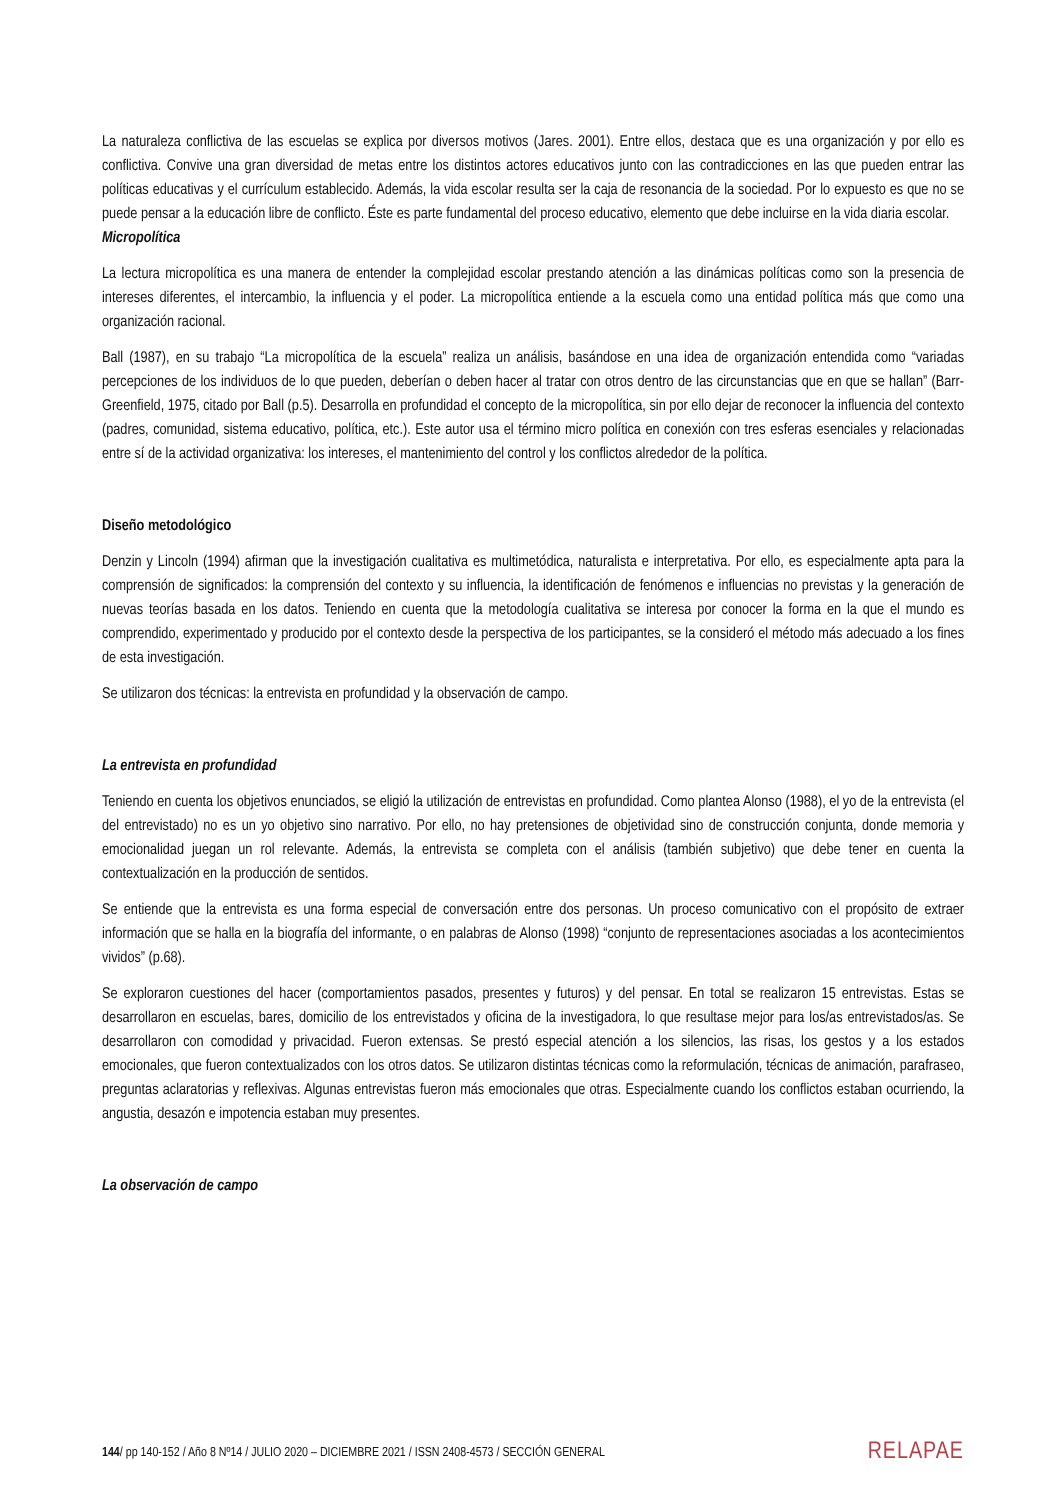La naturaleza conflictiva de las escuelas se explica por diversos motivos (Jares. 2001). Entre ellos, destaca que es una organización y por ello es conflictiva. Convive una gran diversidad de metas entre los distintos actores educativos junto con las contradicciones en las que pueden entrar las políticas educativas y el currículum establecido. Además, la vida escolar resulta ser la caja de resonancia de la sociedad. Por lo expuesto es que no se puede pensar a la educación libre de conflicto. Éste es parte fundamental del proceso educativo, elemento que debe incluirse en la vida diaria escolar.
Micropolítica
La lectura micropolítica es una manera de entender la complejidad escolar prestando atención a las dinámicas políticas como son la presencia de intereses diferentes, el intercambio, la influencia y el poder. La micropolítica entiende a la escuela como una entidad política más que como una organización racional.
Ball (1987), en su trabajo “La micropolítica de la escuela” realiza un análisis, basándose en una idea de organización entendida como “variadas percepciones de los individuos de lo que pueden, deberían o deben hacer al tratar con otros dentro de las circunstancias que en que se hallan” (Barr-Greenfield, 1975, citado por Ball (p.5). Desarrolla en profundidad el concepto de la micropolítica, sin por ello dejar de reconocer la influencia del contexto (padres, comunidad, sistema educativo, política, etc.). Este autor usa el término micro política en conexión con tres esferas esenciales y relacionadas entre sí de la actividad organizativa: los intereses, el mantenimiento del control y los conflictos alrededor de la política.
Diseño metodológico
Denzin y Lincoln (1994) afirman que la investigación cualitativa es multimetódica, naturalista e interpretativa. Por ello, es especialmente apta para la comprensión de significados: la comprensión del contexto y su influencia, la identificación de fenómenos e influencias no previstas y la generación de nuevas teorías basada en los datos. Teniendo en cuenta que la metodología cualitativa se interesa por conocer la forma en la que el mundo es comprendido, experimentado y producido por el contexto desde la perspectiva de los participantes, se la consideró el método más adecuado a los fines de esta investigación.
Se utilizaron dos técnicas: la entrevista en profundidad y la observación de campo.
La entrevista en profundidad
Teniendo en cuenta los objetivos enunciados, se eligió la utilización de entrevistas en profundidad. Como plantea Alonso (1988), el yo de la entrevista (el del entrevistado) no es un yo objetivo sino narrativo. Por ello, no hay pretensiones de objetividad sino de construcción conjunta, donde memoria y emocionalidad juegan un rol relevante. Además, la entrevista se completa con el análisis (también subjetivo) que debe tener en cuenta la contextualización en la producción de sentidos.
Se entiende que la entrevista es una forma especial de conversación entre dos personas. Un proceso comunicativo con el propósito de extraer información que se halla en la biografía del informante, o en palabras de Alonso (1998) “conjunto de representaciones asociadas a los acontecimientos vividos” (p.68).
Se exploraron cuestiones del hacer (comportamientos pasados, presentes y futuros) y del pensar. En total se realizaron 15 entrevistas. Estas se desarrollaron en escuelas, bares, domicilio de los entrevistados y oficina de la investigadora, lo que resultase mejor para los/as entrevistados/as. Se desarrollaron con comodidad y privacidad. Fueron extensas. Se prestó especial atención a los silencios, las risas, los gestos y a los estados emocionales, que fueron contextualizados con los otros datos. Se utilizaron distintas técnicas como la reformulación, técnicas de animación, parafraseo, preguntas aclaratorias y reflexivas. Algunas entrevistas fueron más emocionales que otras. Especialmente cuando los conflictos estaban ocurriendo, la angustia, desazón e impotencia estaban muy presentes.
La observación de campo
144/ pp 140-152 / Año 8 Nº14 / JULIO 2020 – DICIEMBRE 2021 / ISSN 2408-4573 / SECCIÓN GENERAL RELAPAE